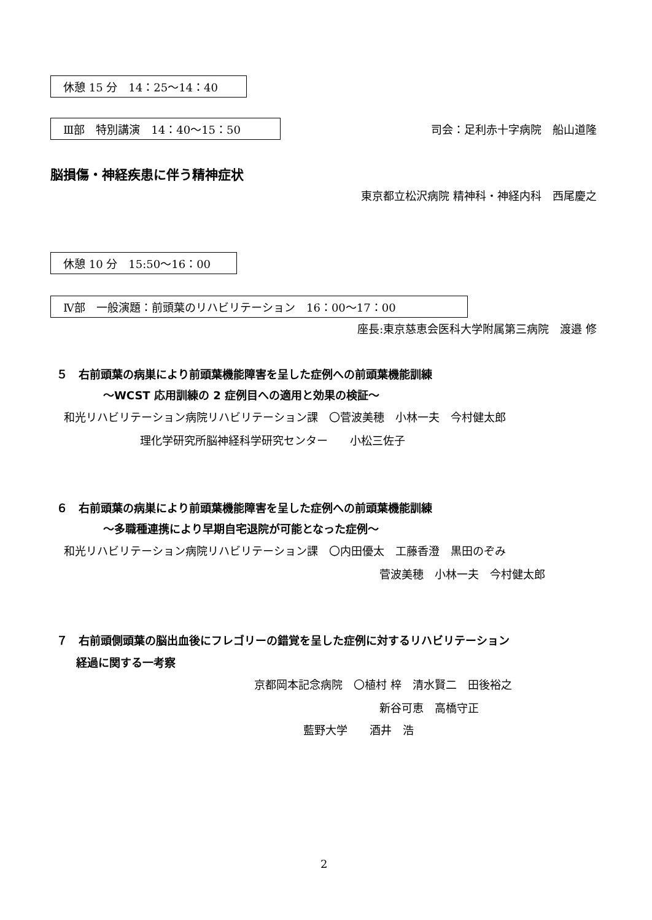休憩 15 分　14：25～14：40
Ⅲ部　特別講演　14：40～15：50 司会：足利赤十字病院　船山道隆
脳損傷・神経疾患に伴う精神症状
東京都立松沢病院 精神科・神経内科　西尾慶之
休憩 10 分　15:50～16：00
Ⅳ部　一般演題：前頭葉のリハビリテーション　16：00～17：00
座長:東京慈恵会医科大学附属第三病院　渡邉 修
５　右前頭葉の病巣により前頭葉機能障害を呈した症例への前頭葉機能訓練
～WCST 応用訓練の 2 症例目への適用と効果の検証～
和光リハビリテーション病院リハビリテーション課　〇菅波美穂　小林一夫　今村健太郎
理化学研究所脳神経科学研究センター　　小松三佐子
６　右前頭葉の病巣により前頭葉機能障害を呈した症例への前頭葉機能訓練
～多職種連携により早期自宅退院が可能となった症例～
和光リハビリテーション病院リハビリテーション課　〇内田優太　工藤香澄　黒田のぞみ
菅波美穂　小林一夫　今村健太郎
７　右前頭側頭葉の脳出血後にフレゴリーの錯覚を呈した症例に対するリハビリテーション
経過に関する一考察
京都岡本記念病院　〇植村 梓　清水賢二　田後裕之
新谷可恵　高橋守正
藍野大学　　酒井　浩
2